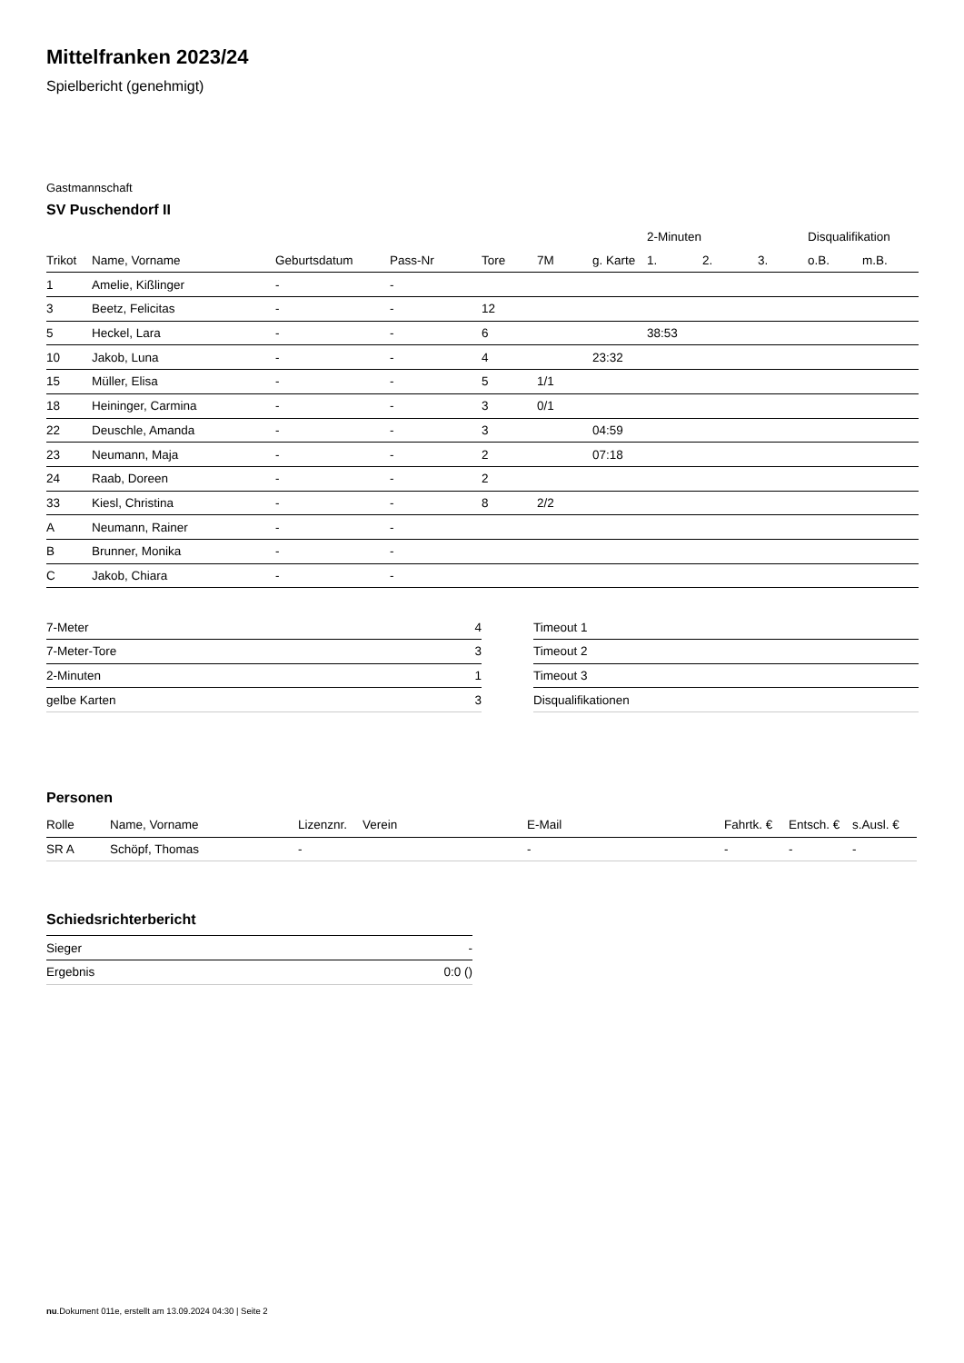Mittelfranken 2023/24
Spielbericht (genehmigt)
Gastmannschaft
SV Puschendorf II
| | | | | | | | 2-Minuten | | | Disqualifikation | |
| --- | --- | --- | --- | --- | --- | --- | --- | --- | --- | --- | --- |
| Trikot | Name, Vorname | Geburtsdatum | Pass-Nr | Tore | 7M | g. Karte | 1. | 2. | 3. | o.B. | m.B. |
| 1 | Amelie, Kißlinger | - | - | | | | | | | | |
| 3 | Beetz, Felicitas | - | - | 12 | | | | | | | |
| 5 | Heckel, Lara | - | - | 6 | | | 38:53 | | | | |
| 10 | Jakob, Luna | - | - | 4 | | 23:32 | | | | | |
| 15 | Müller, Elisa | - | - | 5 | 1/1 | | | | | | |
| 18 | Heininger, Carmina | - | - | 3 | 0/1 | | | | | | |
| 22 | Deuschle, Amanda | - | - | 3 | | 04:59 | | | | | |
| 23 | Neumann, Maja | - | - | 2 | | 07:18 | | | | | |
| 24 | Raab, Doreen | - | - | 2 | | | | | | | |
| 33 | Kiesl, Christina | - | - | 8 | 2/2 | | | | | | |
| A | Neumann, Rainer | - | - | | | | | | | | |
| B | Brunner, Monika | - | - | | | | | | | | |
| C | Jakob, Chiara | - | - | | | | | | | | |
| 7-Meter | 4 |
| 7-Meter-Tore | 3 |
| 2-Minuten | 1 |
| gelbe Karten | 3 |
| Timeout 1 |
| Timeout 2 |
| Timeout 3 |
| Disqualifikationen |
Personen
| Rolle | Name, Vorname | Lizenznr. | Verein | E-Mail | Fahrtk. € | Entsch. € | s.Ausl. € |
| --- | --- | --- | --- | --- | --- | --- | --- |
| SR A | Schöpf, Thomas | - | | - | - | - | - |
Schiedsrichterbericht
| Sieger | - |
| Ergebnis | 0:0 () |
nu.Dokument 011e, erstellt am 13.09.2024 04:30 | Seite 2